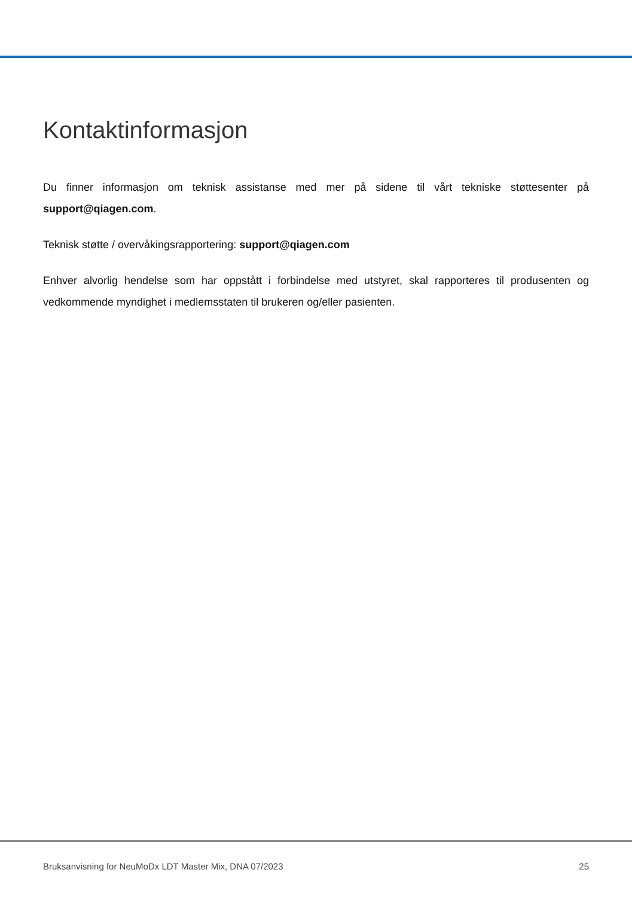Kontaktinformasjon
Du finner informasjon om teknisk assistanse med mer på sidene til vårt tekniske støttesenter på support@qiagen.com.
Teknisk støtte / overvåkingsrapportering: support@qiagen.com
Enhver alvorlig hendelse som har oppstått i forbindelse med utstyret, skal rapporteres til produsenten og vedkommende myndighet i medlemsstaten til brukeren og/eller pasienten.
Bruksanvisning for NeuMoDx LDT Master Mix, DNA 07/2023 25